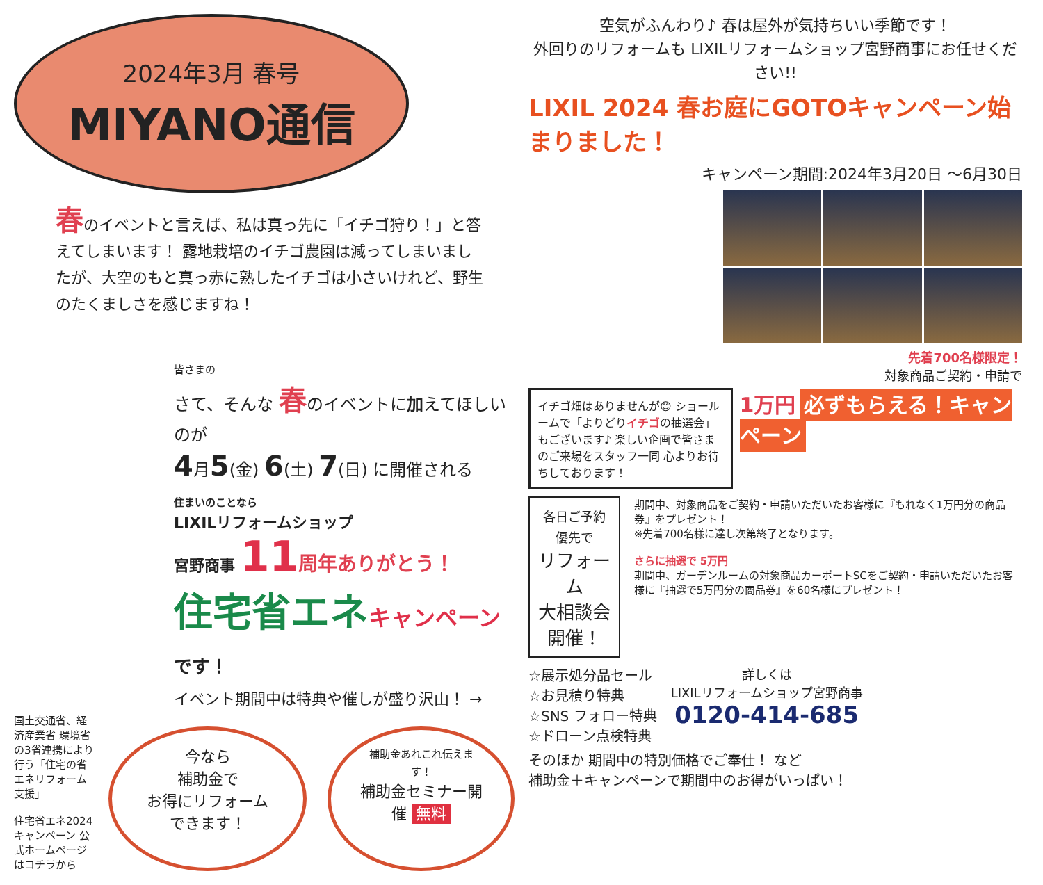2024年3月 春号
MIYANO通信
春のイベントと言えば、私は真っ先に「イチゴ狩り！」と答えてしまいます！ 露地栽培のイチゴ農園は減ってしまいましたが、大空のもと真っ赤に熟したイチゴは小さいけれど、野生のたくましさを感じますね！
皆さまの
さて、そんな 春のイベントに加えてほしいのが
4月5(金) 6(土) 7(日) に開催される
住まいのことなら
LIXILリフォームショップ
宮野商事 11 周年ありがとう！
住宅省エネキャンペーン です！
イベント期間中は特典や催しが盛り沢山！ →
国土交通省、経済産業省 環境省の3省連携により行う「住宅の省エネリフォーム支援」
住宅省エネ2024 キャンペーン 公式ホームページはコチラから
今なら
補助金で
お得にリフォームできます！
補助金あれこれ伝えます！
補助金セミナー開催 無料
空気がふんわり♪ 春は屋外が気持ちいい季節です！
外回りのリフォームも LIXILリフォームショップ宮野商事にお任せください!!
LIXIL 2024 春お庭にGOTOキャンペーン始まりました！
キャンペーン期間:2024年3月20日 ～6月30日
先着700名様限定！
対象商品ご契約・申請で
イチゴ畑はありませんが😊 ショールームで「よりどりイチゴの抽選会」もございます♪ 楽しい企画で皆さまのご来場をスタッフ一同 心よりお待ちしております！
1万円 必ずもらえる！キャンペーン
各日ご予約優先で
リフォーム
大相談会
開催！
期間中、対象商品をご契約・申請いただいたお客様に『もれなく1万円分の商品券』をプレゼント！
※先着700名様に達し次第終了となります。
さらに抽選で 5万円
期間中、ガーデンルームの対象商品カーポートSCをご契約・申請いただいたお客様に『抽選で5万円分の商品券』を60名様にプレゼント！
☆展示処分品セール
☆お見積り特典
☆SNS フォロー特典
☆ドローン点検特典
詳しくは
LIXILリフォームショップ宮野商事
0120-414-685
そのほか 期間中の特別価格でご奉仕！ など
補助金＋キャンペーンで期間中のお得がいっぱい！